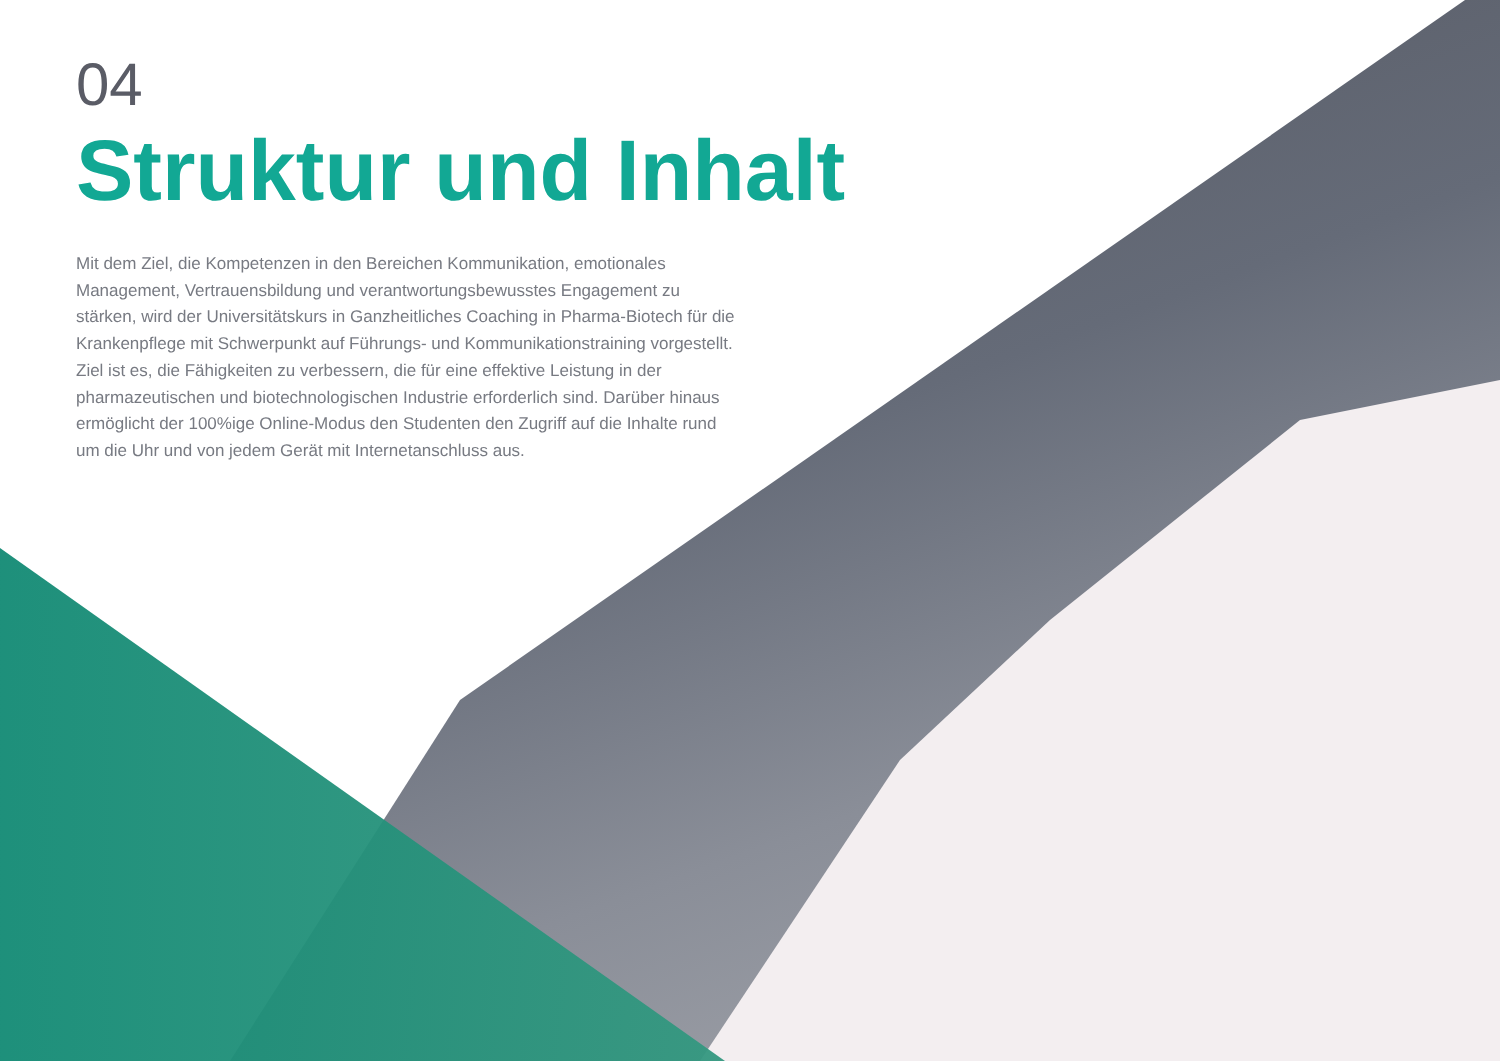04
Struktur und Inhalt
Mit dem Ziel, die Kompetenzen in den Bereichen Kommunikation, emotionales Management, Vertrauensbildung und verantwortungsbewusstes Engagement zu stärken, wird der Universitätskurs in Ganzheitliches Coaching in Pharma-Biotech für die Krankenpflege mit Schwerpunkt auf Führungs- und Kommunikationstraining vorgestellt. Ziel ist es, die Fähigkeiten zu verbessern, die für eine effektive Leistung in der pharmazeutischen und biotechnologischen Industrie erforderlich sind. Darüber hinaus ermöglicht der 100%ige Online-Modus den Studenten den Zugriff auf die Inhalte rund um die Uhr und von jedem Gerät mit Internetanschluss aus.